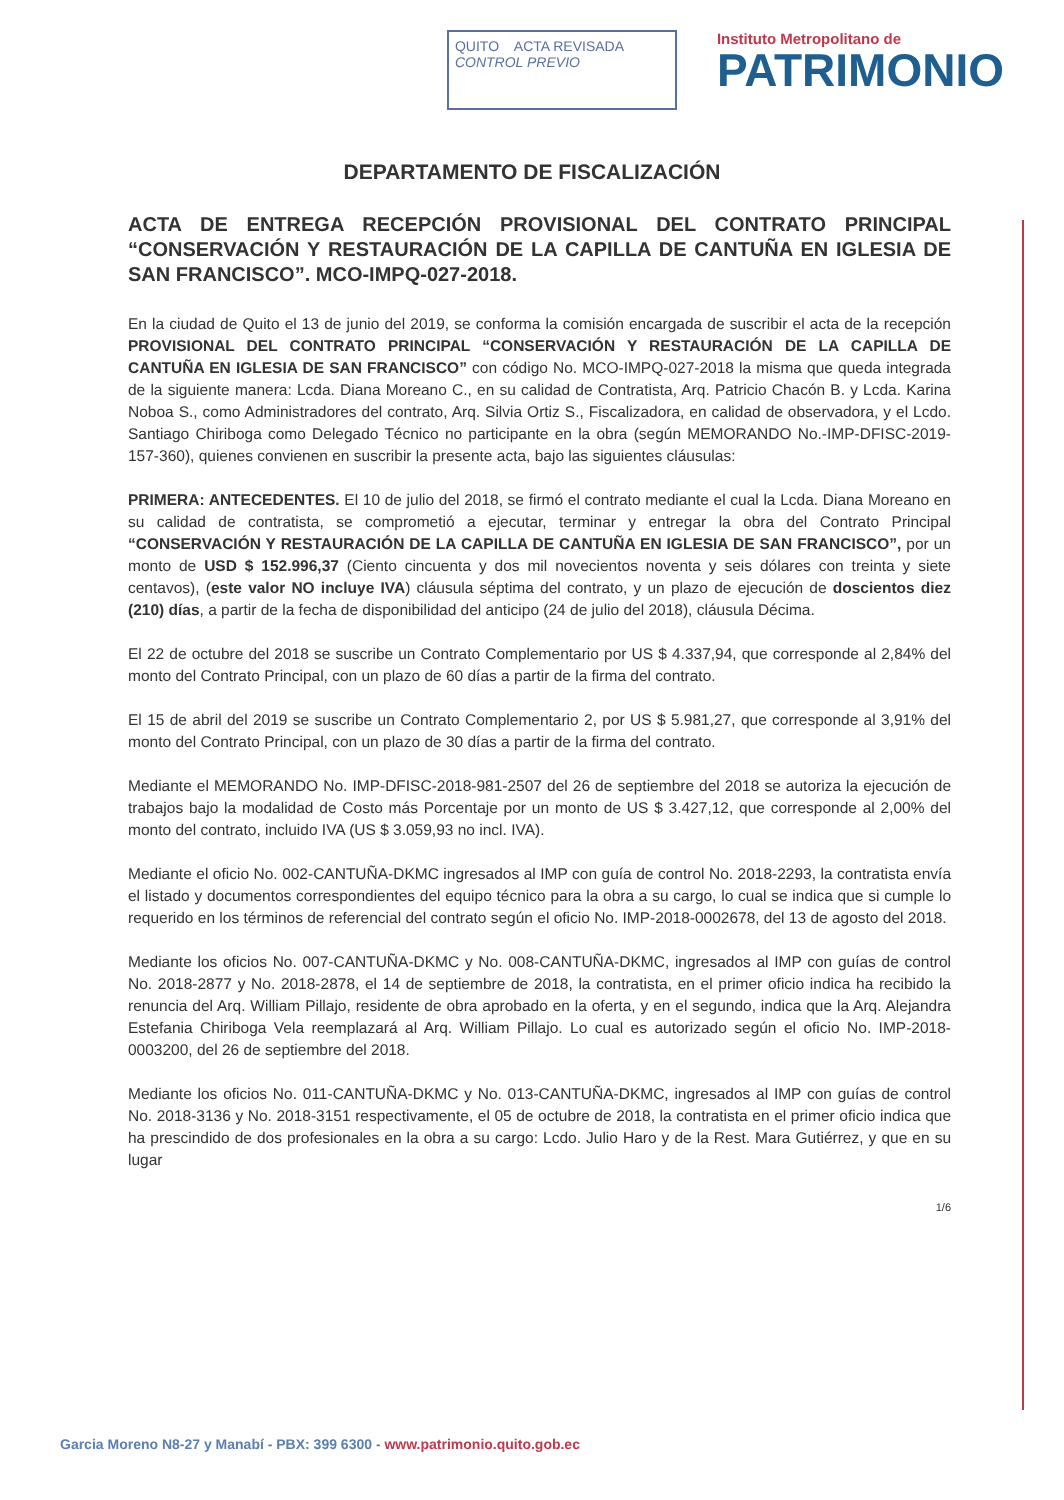QUITO ACTA REVISADA
CONTROL PREVIO
Instituto Metropolitano de
PATRIMONIO
DEPARTAMENTO DE FISCALIZACIÓN
ACTA DE ENTREGA RECEPCIÓN PROVISIONAL DEL CONTRATO PRINCIPAL “CONSERVACIÓN Y RESTAURACIÓN DE LA CAPILLA DE CANTUÑA EN IGLESIA DE SAN FRANCISCO”. MCO-IMPQ-027-2018.
En la ciudad de Quito el 13 de junio del 2019, se conforma la comisión encargada de suscribir el acta de la recepción PROVISIONAL DEL CONTRATO PRINCIPAL “CONSERVACIÓN Y RESTAURACIÓN DE LA CAPILLA DE CANTUÑA EN IGLESIA DE SAN FRANCISCO” con código No. MCO-IMPQ-027-2018 la misma que queda integrada de la siguiente manera: Lcda. Diana Moreano C., en su calidad de Contratista, Arq. Patricio Chacón B. y Lcda. Karina Noboa S., como Administradores del contrato, Arq. Silvia Ortiz S., Fiscalizadora, en calidad de observadora, y el Lcdo. Santiago Chiriboga como Delegado Técnico no participante en la obra (según MEMORANDO No.-IMP-DFISC-2019-157-360), quienes convienen en suscribir la presente acta, bajo las siguientes cláusulas:
PRIMERA: ANTECEDENTES. El 10 de julio del 2018, se firmó el contrato mediante el cual la Lcda. Diana Moreano en su calidad de contratista, se comprometió a ejecutar, terminar y entregar la obra del Contrato Principal “CONSERVACIÓN Y RESTAURACIÓN DE LA CAPILLA DE CANTUÑA EN IGLESIA DE SAN FRANCISCO”, por un monto de USD $ 152.996,37 (Ciento cincuenta y dos mil novecientos noventa y seis dólares con treinta y siete centavos), (este valor NO incluye IVA) cláusula séptima del contrato, y un plazo de ejecución de doscientos diez (210) días, a partir de la fecha de disponibilidad del anticipo (24 de julio del 2018), cláusula Décima.
El 22 de octubre del 2018 se suscribe un Contrato Complementario por US $ 4.337,94, que corresponde al 2,84% del monto del Contrato Principal, con un plazo de 60 días a partir de la firma del contrato.
El 15 de abril del 2019 se suscribe un Contrato Complementario 2, por US $ 5.981,27, que corresponde al 3,91% del monto del Contrato Principal, con un plazo de 30 días a partir de la firma del contrato.
Mediante el MEMORANDO No. IMP-DFISC-2018-981-2507 del 26 de septiembre del 2018 se autoriza la ejecución de trabajos bajo la modalidad de Costo más Porcentaje por un monto de US $ 3.427,12, que corresponde al 2,00% del monto del contrato, incluido IVA (US $ 3.059,93 no incl. IVA).
Mediante el oficio No. 002-CANTUÑA-DKMC ingresados al IMP con guía de control No. 2018-2293, la contratista envía el listado y documentos correspondientes del equipo técnico para la obra a su cargo, lo cual se indica que si cumple lo requerido en los términos de referencial del contrato según el oficio No. IMP-2018-0002678, del 13 de agosto del 2018.
Mediante los oficios No. 007-CANTUÑA-DKMC y No. 008-CANTUÑA-DKMC, ingresados al IMP con guías de control No. 2018-2877 y No. 2018-2878, el 14 de septiembre de 2018, la contratista, en el primer oficio indica ha recibido la renuncia del Arq. William Pillajo, residente de obra aprobado en la oferta, y en el segundo, indica que la Arq. Alejandra Estefania Chiriboga Vela reemplazará al Arq. William Pillajo. Lo cual es autorizado según el oficio No. IMP-2018-0003200, del 26 de septiembre del 2018.
Mediante los oficios No. 011-CANTUÑA-DKMC y No. 013-CANTUÑA-DKMC, ingresados al IMP con guías de control No. 2018-3136 y No. 2018-3151 respectivamente, el 05 de octubre de 2018, la contratista en el primer oficio indica que ha prescindido de dos profesionales en la obra a su cargo: Lcdo. Julio Haro y de la Rest. Mara Gutiérrez, y que en su lugar
1/6
Garcia Moreno N8-27 y Manabí - PBX: 399 6300 - www.patrimonio.quito.gob.ec